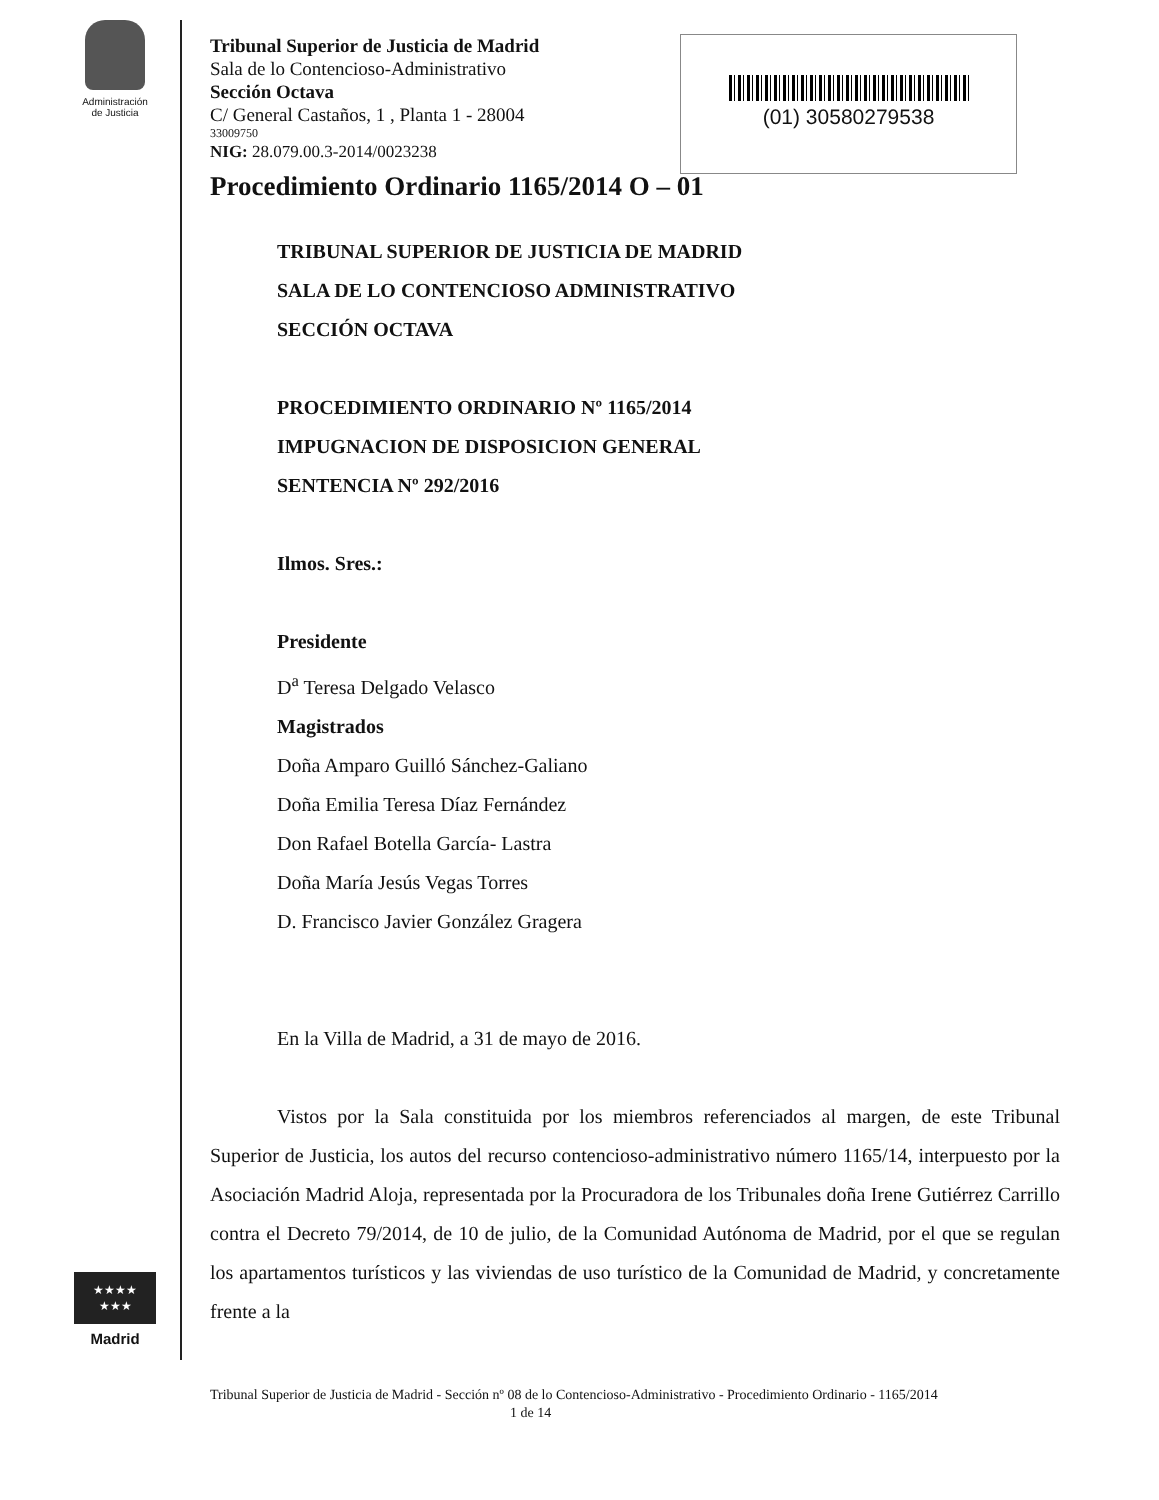Administración
de Justicia
★★★★
★★★
Madrid
(01) 30580279538
Tribunal Superior de Justicia de Madrid
Sala de lo Contencioso-Administrativo
Sección Octava
C/ General Castaños, 1 , Planta 1 - 28004
33009750
NIG: 28.079.00.3-2014/0023238
Procedimiento Ordinario 1165/2014 O – 01
TRIBUNAL SUPERIOR DE JUSTICIA DE MADRID
SALA DE LO CONTENCIOSO ADMINISTRATIVO
SECCIÓN OCTAVA
PROCEDIMIENTO ORDINARIO Nº 1165/2014
IMPUGNACION DE DISPOSICION GENERAL
SENTENCIA Nº 292/2016
Ilmos. Sres.:
Presidente
D<sup>a</sup> Teresa Delgado Velasco
Magistrados
Doña Amparo Guilló Sánchez-Galiano
Doña Emilia Teresa Díaz Fernández
Don Rafael Botella García- Lastra
Doña María Jesús Vegas Torres
D. Francisco Javier González Gragera
En la Villa de Madrid, a 31 de mayo de 2016.
Vistos por la Sala constituida por los miembros referenciados al margen, de este Tribunal Superior de Justicia, los autos del recurso contencioso-administrativo número 1165/14, interpuesto por la Asociación Madrid Aloja, representada por la Procuradora de los Tribunales doña Irene Gutiérrez Carrillo contra el Decreto 79/2014, de 10 de julio, de la Comunidad Autónoma de Madrid, por el que se regulan los apartamentos turísticos y las viviendas de uso turístico de la Comunidad de Madrid, y concretamente frente a la
Tribunal Superior de Justicia de Madrid - Sección nº 08 de lo Contencioso-Administrativo - Procedimiento Ordinario - 1165/2014 1 de 14